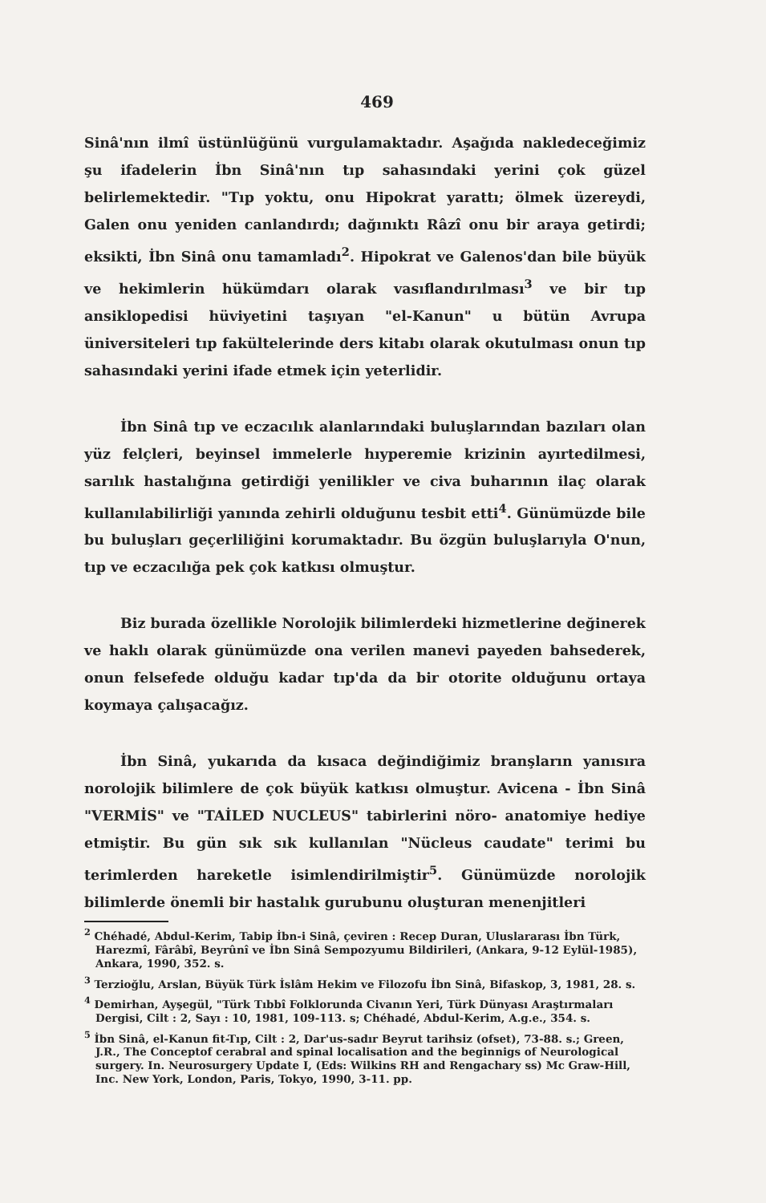469
Sinâ'nın ilmî üstünlüğünü vurgulamaktadır. Aşağıda nakledeceğimiz şu ifadelerin İbn Sinâ'nın tıp sahasındaki yerini çok güzel belirlemektedir. "Tıp yoktu, onu Hipokrat yarattı; ölmek üzereydi, Galen onu yeniden canlandırdı; dağınıktı Râzî onu bir araya getirdi; eksikti, İbn Sinâ onu tamamladı<sup>2</sup>. Hipokrat ve Galenos'dan bile büyük ve hekimlerin hükümdarı olarak vasıflandırılması<sup>3</sup> ve bir tıp ansiklopedisi hüviyetini taşıyan "el-Kanun" u bütün Avrupa üniversiteleri tıp fakültelerinde ders kitabı olarak okutulması onun tıp sahasındaki yerini ifade etmek için yeterlidir.
İbn Sinâ tıp ve eczacılık alanlarındaki buluşlarından bazıları olan yüz felçleri, beyinsel immelerle hıyperemie krizinin ayırtedilmesi, sarılık hastalığına getirdiği yenilikler ve civa buharının ilaç olarak kullanılabilirliği yanında zehirli olduğunu tesbit etti<sup>4</sup>. Günümüzde bile bu buluşları geçerliliğini korumaktadır. Bu özgün buluşlarıyla O'nun, tıp ve eczacılığa pek çok katkısı olmuştur.
Biz burada özellikle Norolojik bilimlerdeki hizmetlerine değinerek ve haklı olarak günümüzde ona verilen manevi payeden bahsederek, onun felsefede olduğu kadar tıp'da da bir otorite olduğunu ortaya koymaya çalışacağız.
İbn Sinâ, yukarıda da kısaca değindiğimiz branşların yanısıra norolojik bilimlere de çok büyük katkısı olmuştur. Avicena - İbn Sinâ "VERMİS" ve "TAİLED NUCLEUS" tabirlerini nöro- anatomiye hediye etmiştir. Bu gün sık sık kullanılan "Nücleus caudate" terimi bu terimlerden hareketle isimlendirilmiştir<sup>5</sup>. Günümüzde norolojik bilimlerde önemli bir hastalık gurubunu oluşturan menenjitleri
<sup>2</sup> Chéhadé, Abdul-Kerim, Tabip İbn-i Sinâ, çeviren : Recep Duran, Uluslararası İbn Türk, Harezmî, Fârâbî, Beyrûnî ve İbn Sinâ Sempozyumu Bildirileri, (Ankara, 9-12 Eylül-1985), Ankara, 1990, 352. s.
<sup>3</sup> Terzioğlu, Arslan, Büyük Türk İslâm Hekim ve Filozofu İbn Sinâ, Bifaskop, 3, 1981, 28. s.
<sup>4</sup> Demirhan, Ayşegül, "Türk Tıbbî Folklorunda Civanın Yeri, Türk Dünyası Araştırmaları Dergisi, Cilt : 2, Sayı : 10, 1981, 109-113. s; Chéhadé, Abdul-Kerim, A.g.e., 354. s.
<sup>5</sup> İbn Sinâ, el-Kanun fit-Tıp, Cilt : 2, Dar'us-sadır Beyrut tarihsiz (ofset), 73-88. s.; Green, J.R., The Conceptof cerabral and spinal localisation and the beginnigs of Neurological surgery. In. Neurosurgery Update I, (Eds: Wilkins RH and Rengachary ss) Mc Graw-Hill, Inc. New York, London, Paris, Tokyo, 1990, 3-11. pp.